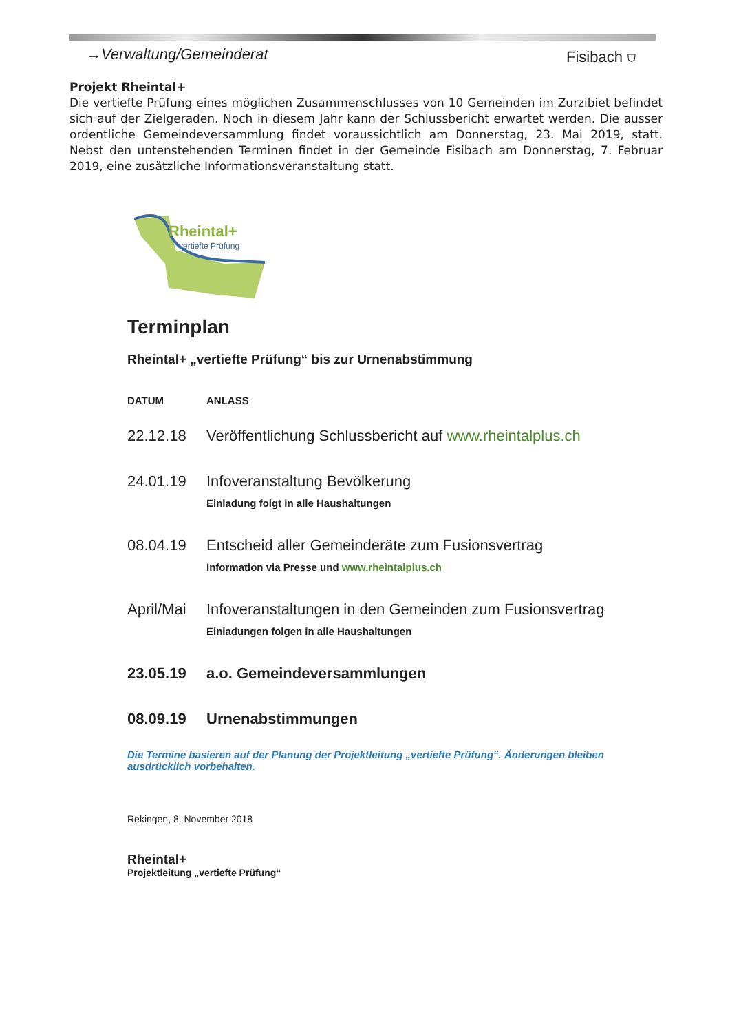→Verwaltung/Gemeinderat Fisibach ⛉
Projekt Rheintal+
Die vertiefte Prüfung eines möglichen Zusammenschlusses von 10 Gemeinden im Zurzibiet befindet sich auf der Zielgeraden. Noch in diesem Jahr kann der Schlussbericht erwartet werden. Die ausser ordentliche Gemeindeversammlung findet voraussichtlich am Donnerstag, 23. Mai 2019, statt. Nebst den untenstehenden Terminen findet in der Gemeinde Fisibach am Donnerstag, 7. Februar 2019, eine zusätzliche Informationsveranstaltung statt.
Rheintal+
vertiefte Prüfung
Terminplan
Rheintal+ „vertiefte Prüfung“ bis zur Urnenabstimmung
| DATUM | ANLASS |
| --- | --- |
| 22.12.18 | Veröffentlichung Schlussbericht auf www.rheintalplus.ch |
| 24.01.19 | Infoveranstaltung Bevölkerung Einladung folgt in alle Haushaltungen |
| 08.04.19 | Entscheid aller Gemeinderäte zum Fusionsvertrag Information via Presse und www.rheintalplus.ch |
| April/Mai | Infoveranstaltungen in den Gemeinden zum Fusionsvertrag Einladungen folgen in alle Haushaltungen |
| 23.05.19 | a.o. Gemeindeversammlungen |
| 08.09.19 | Urnenabstimmungen |
Die Termine basieren auf der Planung der Projektleitung „vertiefte Prüfung“. Änderungen bleiben ausdrücklich vorbehalten.
Rekingen, 8. November 2018
Rheintal+
Projektleitung „vertiefte Prüfung“